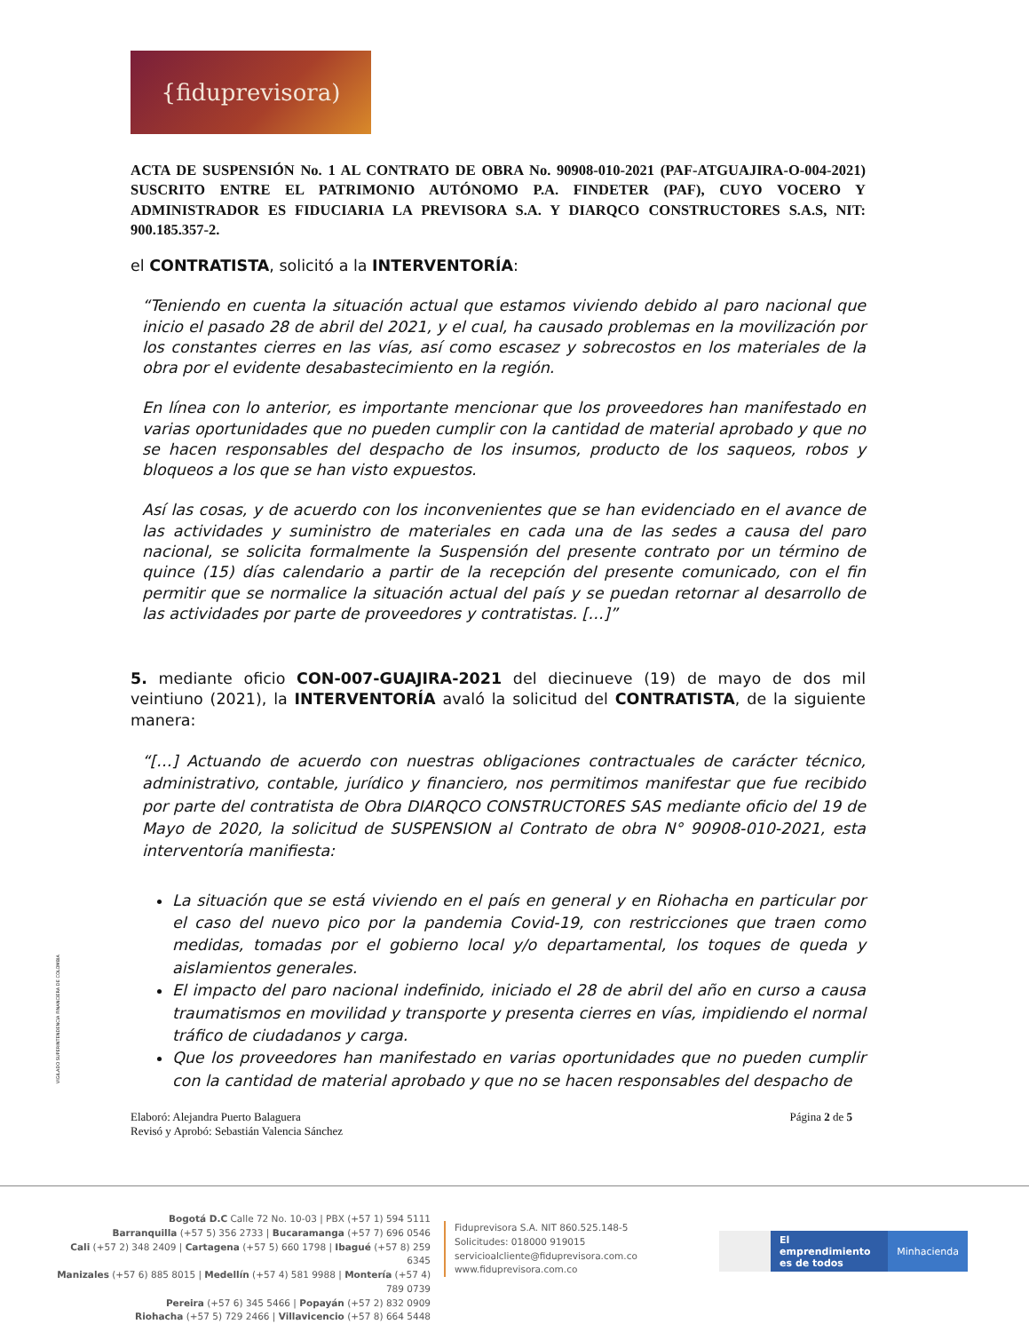{fiduprevisora)
ACTA DE SUSPENSIÓN No. 1 AL CONTRATO DE OBRA No. 90908-010-2021 (PAF-ATGUAJIRA-O-004-2021) SUSCRITO ENTRE EL PATRIMONIO AUTÓNOMO P.A. FINDETER (PAF), CUYO VOCERO Y ADMINISTRADOR ES FIDUCIARIA LA PREVISORA S.A. Y DIARQCO CONSTRUCTORES S.A.S, NIT: 900.185.357-2.
el CONTRATISTA, solicitó a la INTERVENTORÍA:
“Teniendo en cuenta la situación actual que estamos viviendo debido al paro nacional que inicio el pasado 28 de abril del 2021, y el cual, ha causado problemas en la movilización por los constantes cierres en las vías, así como escasez y sobrecostos en los materiales de la obra por el evidente desabastecimiento en la región.
En línea con lo anterior, es importante mencionar que los proveedores han manifestado en varias oportunidades que no pueden cumplir con la cantidad de material aprobado y que no se hacen responsables del despacho de los insumos, producto de los saqueos, robos y bloqueos a los que se han visto expuestos.
Así las cosas, y de acuerdo con los inconvenientes que se han evidenciado en el avance de las actividades y suministro de materiales en cada una de las sedes a causa del paro nacional, se solicita formalmente la Suspensión del presente contrato por un término de quince (15) días calendario a partir de la recepción del presente comunicado, con el fin permitir que se normalice la situación actual del país y se puedan retornar al desarrollo de las actividades por parte de proveedores y contratistas. […]”
5. mediante oficio CON-007-GUAJIRA-2021 del diecinueve (19) de mayo de dos mil veintiuno (2021), la INTERVENTORÍA avaló la solicitud del CONTRATISTA, de la siguiente manera:
“[…] Actuando de acuerdo con nuestras obligaciones contractuales de carácter técnico, administrativo, contable, jurídico y financiero, nos permitimos manifestar que fue recibido por parte del contratista de Obra DIARQCO CONSTRUCTORES SAS mediante oficio del 19 de Mayo de 2020, la solicitud de SUSPENSION al Contrato de obra N° 90908-010-2021, esta interventoría manifiesta:
La situación que se está viviendo en el país en general y en Riohacha en particular por el caso del nuevo pico por la pandemia Covid-19, con restricciones que traen como medidas, tomadas por el gobierno local y/o departamental, los toques de queda y aislamientos generales.
El impacto del paro nacional indefinido, iniciado el 28 de abril del año en curso a causa traumatismos en movilidad y transporte y presenta cierres en vías, impidiendo el normal tráfico de ciudadanos y carga.
Que los proveedores han manifestado en varias oportunidades que no pueden cumplir con la cantidad de material aprobado y que no se hacen responsables del despacho de
Elaboró: Alejandra Puerto Balaguera
Revisó y Aprobó: Sebastián Valencia Sánchez
Página 2 de 5
VIGILADO SUPERINTENDENCIA FINANCIERA DE COLOMBIA
Bogotá D.C Calle 72 No. 10-03 | PBX (+57 1) 594 5111
Barranquilla (+57 5) 356 2733 | Bucaramanga (+57 7) 696 0546
Cali (+57 2) 348 2409 | Cartagena (+57 5) 660 1798 | Ibagué (+57 8) 259 6345
Manizales (+57 6) 885 8015 | Medellín (+57 4) 581 9988 | Montería (+57 4) 789 0739
Pereira (+57 6) 345 5466 | Popayán (+57 2) 832 0909
Riohacha (+57 5) 729 2466 | Villavicencio (+57 8) 664 5448
Fiduprevisora S.A. NIT 860.525.148-5
Solicitudes: 018000 919015
servicioalcliente@fiduprevisora.com.co
www.fiduprevisora.com.co
El emprendimiento
es de todos
Minhacienda